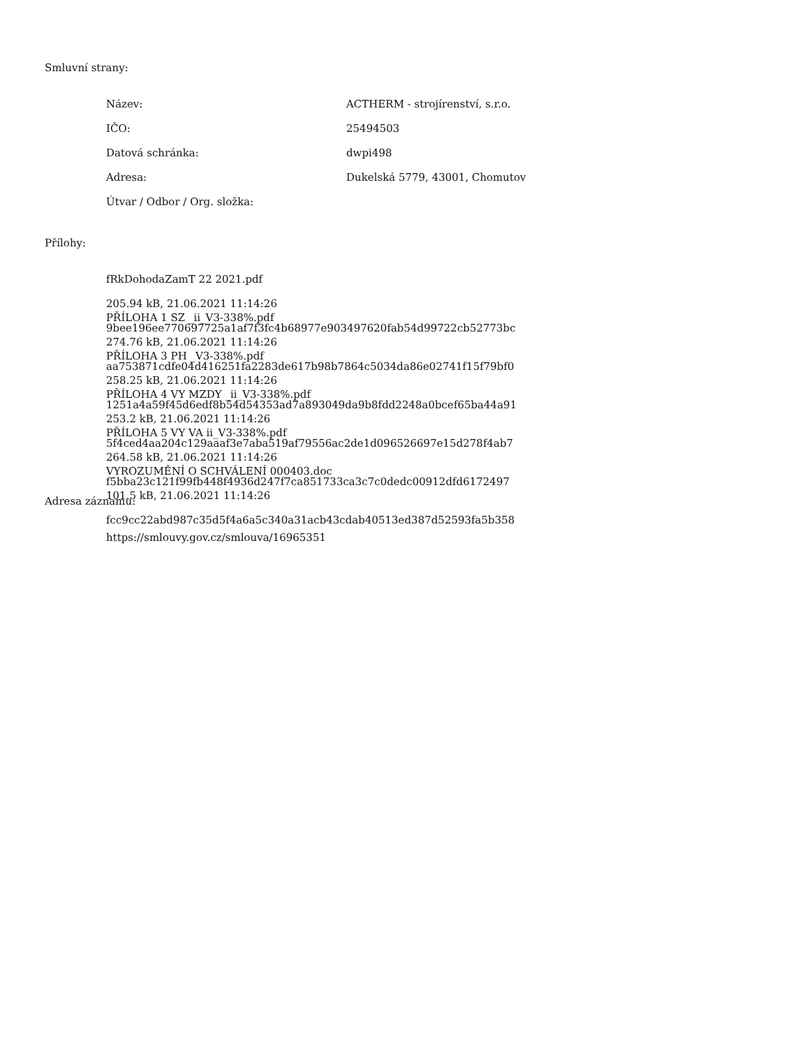Smluvní strany:
| Název: | ACTHERM - strojírenství, s.r.o. |
| IČO: | 25494503 |
| Datová schránka: | dwpi498 |
| Adresa: | Dukelská 5779, 43001, Chomutov |
| Útvar / Odbor / Org. složka: | |
Přílohy:
fRkDohodaZamT 22 2021.pdf
205.94 kB, 21.06.2021 11:14:26
9bee196ee770697725a1af7f3fc4b68977e903497620fab54d99722cb52773bc
PŘÍLOHA 1 SZ _ii_V3-338%.pdf
274.76 kB, 21.06.2021 11:14:26
aa753871cdfe04d416251fa2283de617b98b7864c5034da86e02741f15f79bf0
PŘÍLOHA 3 PH _V3-338%.pdf
258.25 kB, 21.06.2021 11:14:26
1251a4a59f45d6edf8b54d54353ad7a893049da9b8fdd2248a0bcef65ba44a91
PŘÍLOHA 4 VY MZDY _ii_V3-338%.pdf
253.2 kB, 21.06.2021 11:14:26
5f4ced4aa204c129aaaf3e7aba519af79556ac2de1d096526697e15d278f4ab7
PŘÍLOHA 5 VY VA ii_V3-338%.pdf
264.58 kB, 21.06.2021 11:14:26
f5bba23c121f99fb448f4936d247f7ca851733ca3c7c0dedc00912dfd6172497
VYROZUMĚNÍ O SCHVÁLENÍ 000403.doc
101.5 kB, 21.06.2021 11:14:26
fcc9cc22abd987c35d5f4a6a5c340a31acb43cdab40513ed387d52593fa5b358
Adresa záznamu:
https://smlouvy.gov.cz/smlouva/16965351